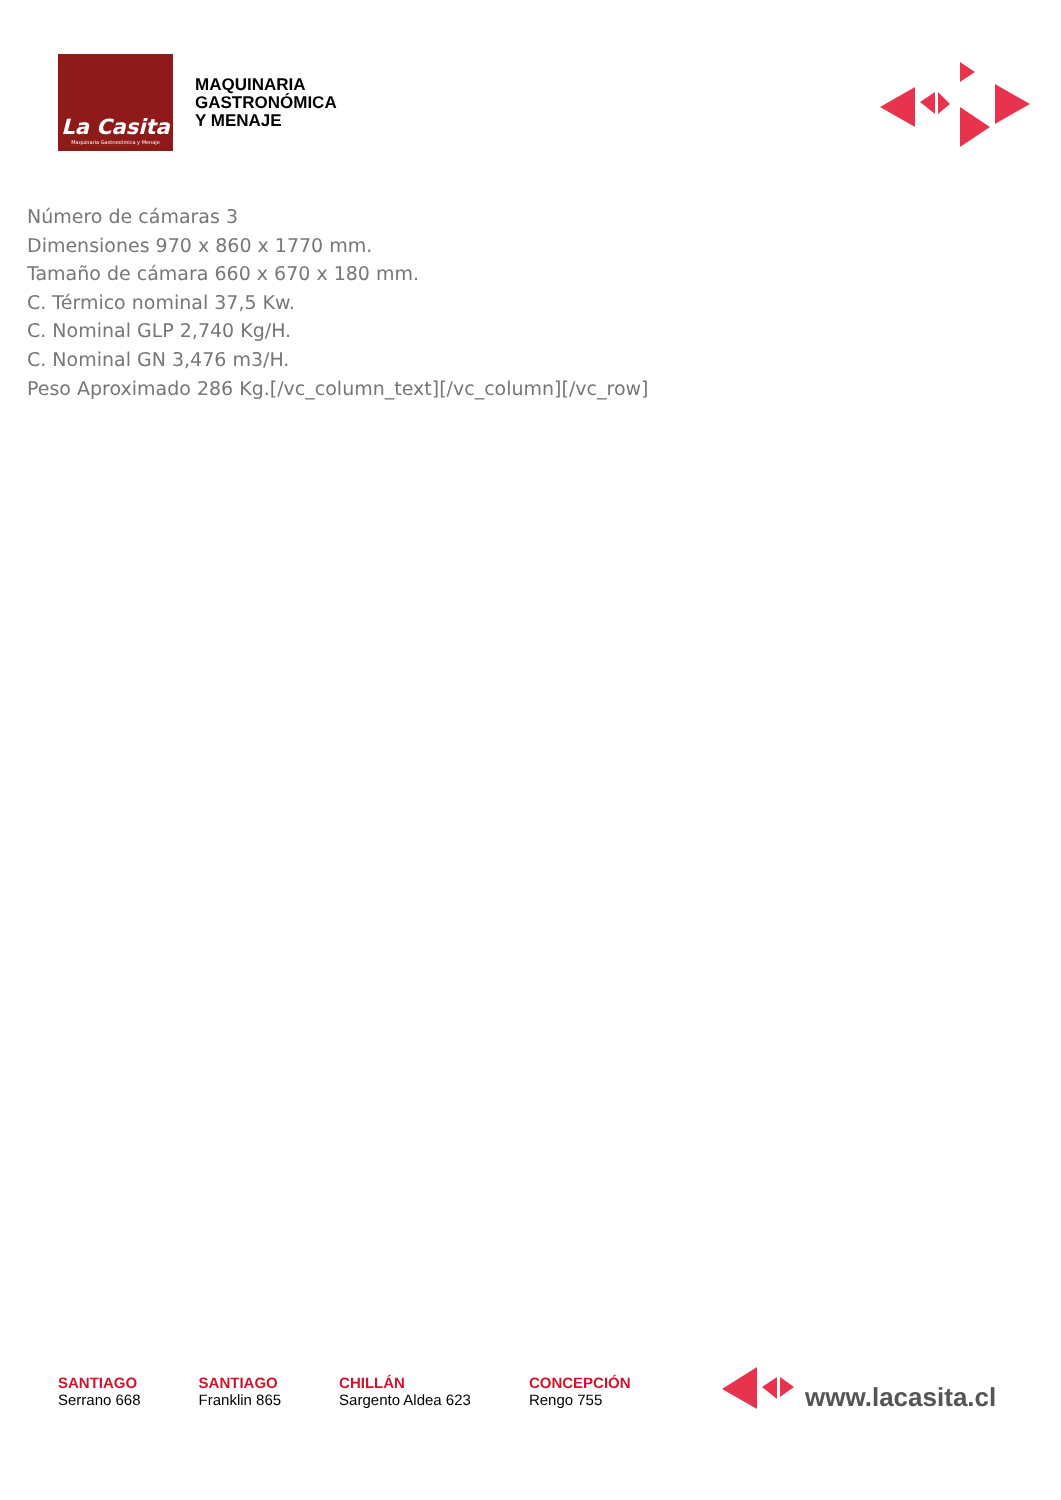La Casita
Maquinaria Gastronómica y Menaje
MAQUINARIA
GASTRONÓMICA
Y MENAJE
Número de cámaras 3
Dimensiones 970 x 860 x 1770 mm.
Tamaño de cámara 660 x 670 x 180 mm.
C. Térmico nominal 37,5 Kw.
C. Nominal GLP 2,740 Kg/H.
C. Nominal GN 3,476 m3/H.
Peso Aproximado 286 Kg.[/vc_column_text][/vc_column][/vc_row]
SANTIAGO
Serrano 668
SANTIAGO
Franklin 865
CHILLÁN
Sargento Aldea 623
CONCEPCIÓN
Rengo 755
www.lacasita.cl